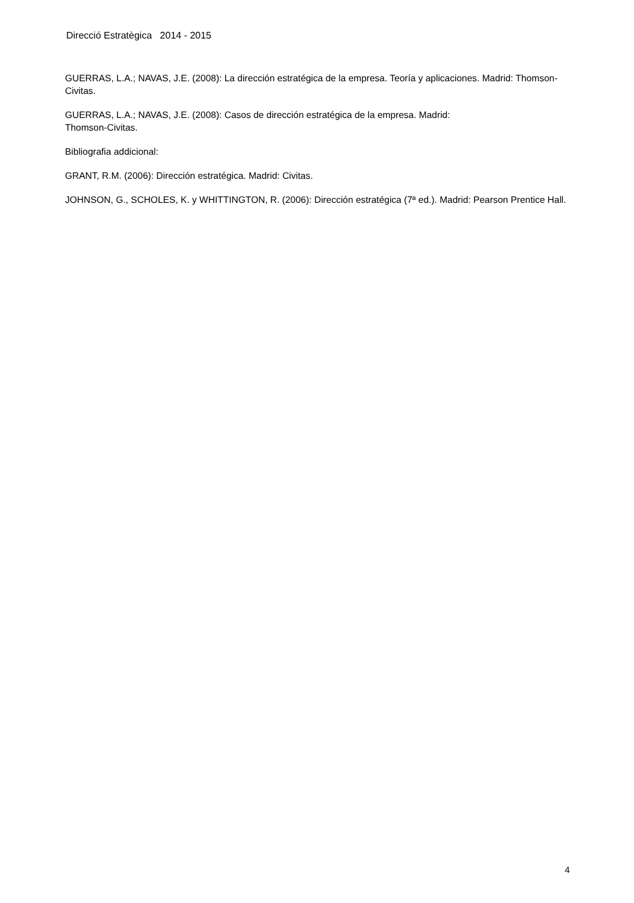Direcció Estratègica 2014 - 2015
GUERRAS, L.A.; NAVAS, J.E. (2008): La dirección estratégica de la empresa. Teoría y aplicaciones. Madrid: Thomson-Civitas.
GUERRAS, L.A.; NAVAS, J.E. (2008): Casos de dirección estratégica de la empresa. Madrid:
Thomson-Civitas.
Bibliografia addicional:
GRANT, R.M. (2006): Dirección estratégica. Madrid: Civitas.
JOHNSON, G., SCHOLES, K. y WHITTINGTON, R. (2006): Dirección estratégica (7ª ed.). Madrid: Pearson Prentice Hall.
4